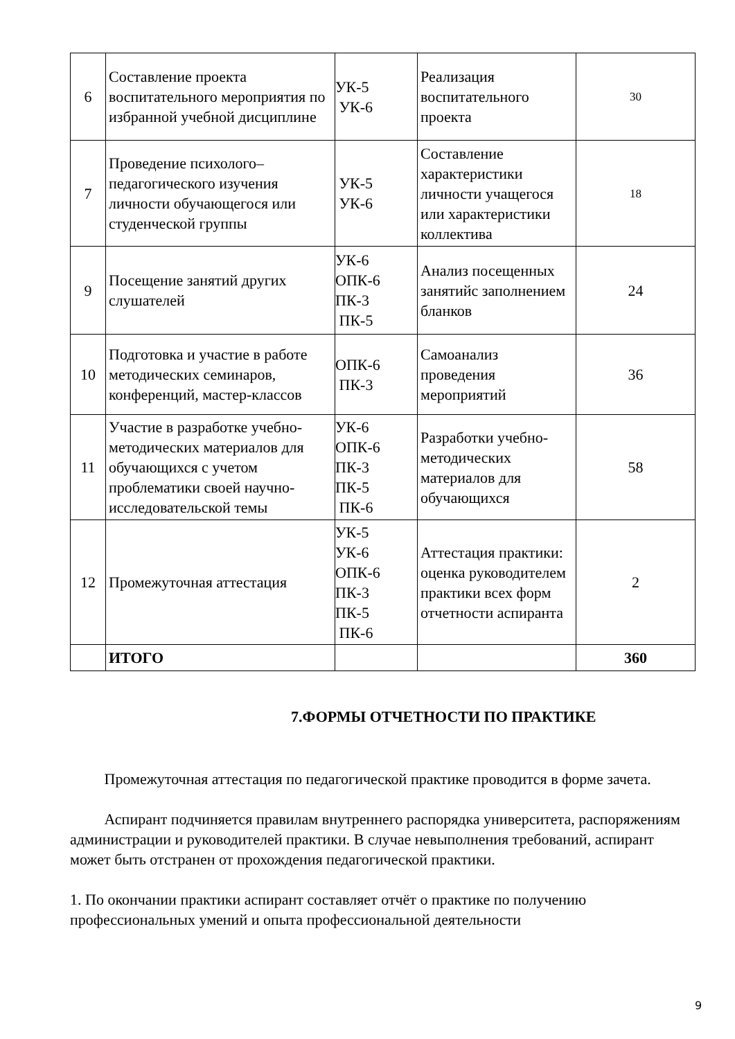| 6 | Составление проекта воспитательного мероприятия по избранной учебной дисциплине | УК-5 УК-6 | Реализация воспитательного проекта | 30 |
| 7 | Проведение психолого–педагогического изучения личности обучающегося или студенческой группы | УК-5 УК-6 | Составление характеристики личности учащегося или характеристики коллектива | 18 |
| 9 | Посещение занятий других слушателей | УК-6 ОПК-6 ПК-3 ПК-5 | Анализ посещенных занятийс заполнением бланков | 24 |
| 10 | Подготовка и участие в работе методических семинаров, конференций, мастер-классов | ОПК-6 ПК-3 | Самоанализ проведения мероприятий | 36 |
| 11 | Участие в разработке учебно-методических материалов для обучающихся с учетом проблематики своей научно-исследовательской темы | УК-6 ОПК-6 ПК-3 ПК-5 ПК-6 | Разработки учебно-методических материалов для обучающихся | 58 |
| 12 | Промежуточная аттестация | УК-5 УК-6 ОПК-6 ПК-3 ПК-5 ПК-6 | Аттестация практики: оценка руководителем практики всех форм отчетности аспиранта | 2 |
| | ИТОГО | | | 360 |
7.ФОРМЫ ОТЧЕТНОСТИ ПО ПРАКТИКЕ
Промежуточная аттестация по педагогической практике проводится в форме зачета.
Аспирант подчиняется правилам внутреннего распорядка университета, распоряжениям администрации и руководителей практики. В случае невыполнения требований, аспирант может быть отстранен от прохождения педагогической практики.
1. По окончании практики аспирант составляет отчёт о практике по получению профессиональных умений и опыта профессиональной деятельности
9